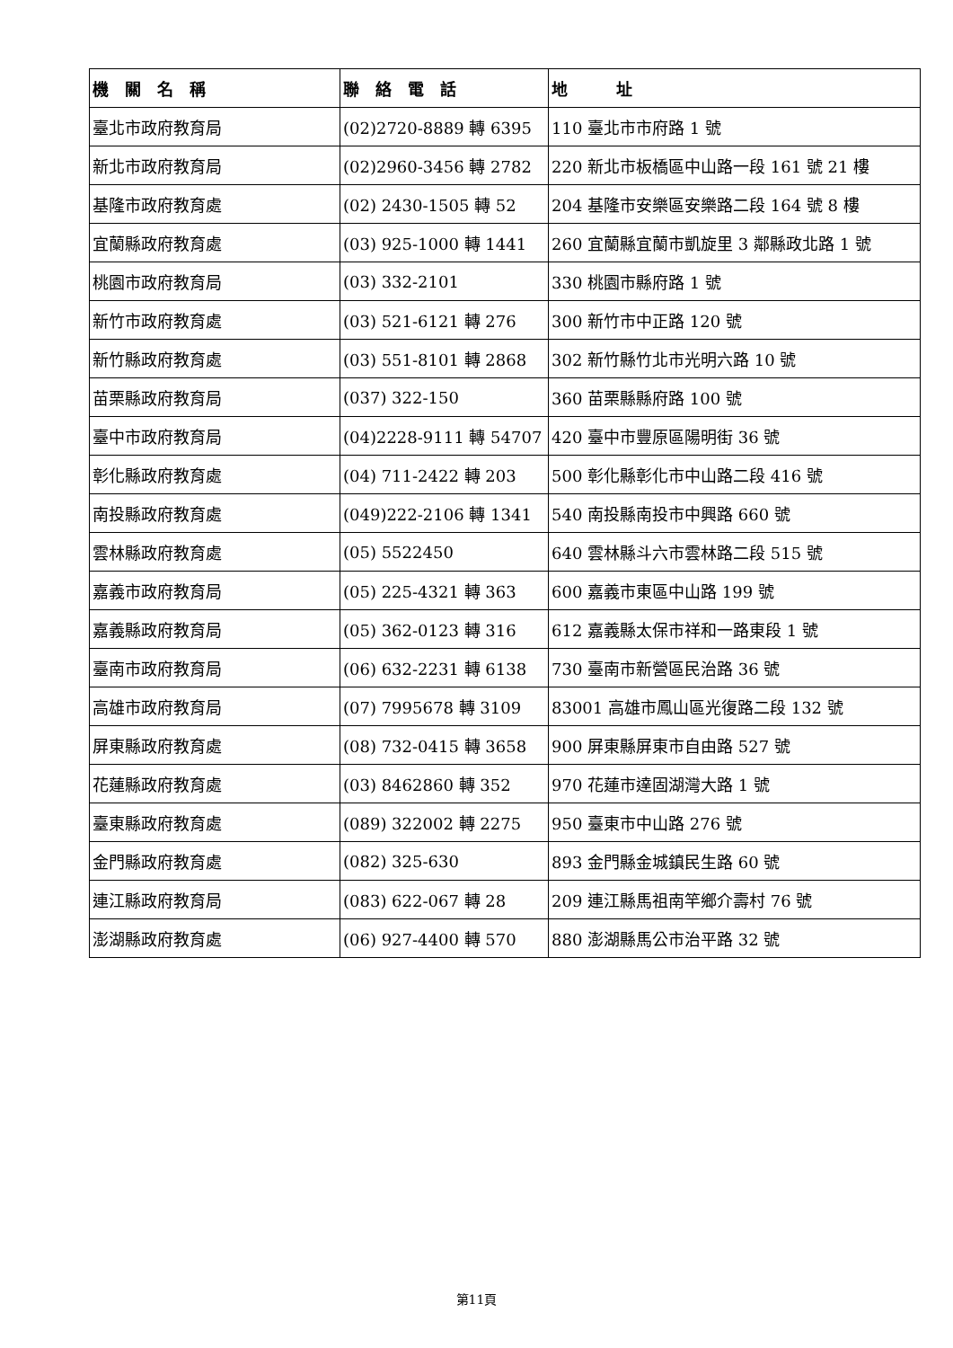| 機 關 名 稱 | 聯 絡 電 話 | 地 址 |
| --- | --- | --- |
| 臺北市政府教育局 | (02)2720-8889 轉 6395 | 110 臺北市市府路 1 號 |
| 新北市政府教育局 | (02)2960-3456 轉 2782 | 220 新北市板橋區中山路一段 161 號 21 樓 |
| 基隆市政府教育處 | (02) 2430-1505 轉 52 | 204 基隆市安樂區安樂路二段 164 號 8 樓 |
| 宜蘭縣政府教育處 | (03) 925-1000 轉 1441 | 260 宜蘭縣宜蘭市凱旋里 3 鄰縣政北路 1 號 |
| 桃園市政府教育局 | (03) 332-2101 | 330 桃園市縣府路 1 號 |
| 新竹市政府教育處 | (03) 521-6121 轉 276 | 300 新竹市中正路 120 號 |
| 新竹縣政府教育處 | (03) 551-8101 轉 2868 | 302 新竹縣竹北市光明六路 10 號 |
| 苗栗縣政府教育局 | (037) 322-150 | 360 苗栗縣縣府路 100 號 |
| 臺中市政府教育局 | (04)2228-9111 轉 54707 | 420 臺中市豐原區陽明街 36 號 |
| 彰化縣政府教育處 | (04) 711-2422 轉 203 | 500 彰化縣彰化市中山路二段 416 號 |
| 南投縣政府教育處 | (049)222-2106 轉 1341 | 540 南投縣南投市中興路 660 號 |
| 雲林縣政府教育處 | (05) 5522450 | 640 雲林縣斗六市雲林路二段 515 號 |
| 嘉義市政府教育局 | (05) 225-4321 轉 363 | 600 嘉義市東區中山路 199 號 |
| 嘉義縣政府教育局 | (05) 362-0123 轉 316 | 612 嘉義縣太保市祥和一路東段 1 號 |
| 臺南市政府教育局 | (06) 632-2231 轉 6138 | 730 臺南市新營區民治路 36 號 |
| 高雄市政府教育局 | (07) 7995678 轉 3109 | 83001 高雄市鳳山區光復路二段 132 號 |
| 屏東縣政府教育處 | (08) 732-0415 轉 3658 | 900 屏東縣屏東市自由路 527 號 |
| 花蓮縣政府教育處 | (03) 8462860 轉 352 | 970 花蓮市達固湖灣大路 1 號 |
| 臺東縣政府教育處 | (089) 322002 轉 2275 | 950 臺東市中山路 276 號 |
| 金門縣政府教育處 | (082) 325-630 | 893 金門縣金城鎮民生路 60 號 |
| 連江縣政府教育局 | (083) 622-067 轉 28 | 209 連江縣馬祖南竿鄉介壽村 76 號 |
| 澎湖縣政府教育處 | (06) 927-4400 轉 570 | 880 澎湖縣馬公市治平路 32 號 |
第11頁